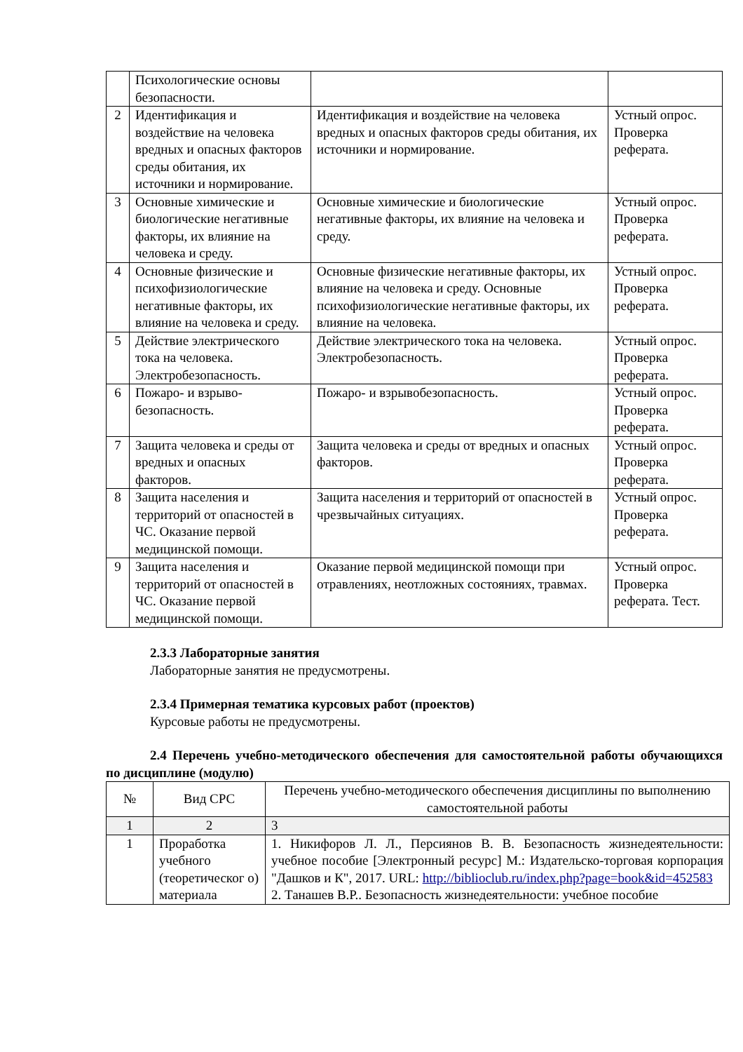| | Психологические основы безопасности. | | |
| 2 | Идентификация и воздействие на человека вредных и опасных факторов среды обитания, их источники и нормирование. | Идентификация и воздействие на человека вредных и опасных факторов среды обитания, их источники и нормирование. | Устный опрос. Проверка реферата. |
| 3 | Основные химические и биологические негативные факторы, их влияние на человека и среду. | Основные химические и биологические негативные факторы, их влияние на человека и среду. | Устный опрос. Проверка реферата. |
| 4 | Основные физические и психофизиологические негативные факторы, их влияние на человека и среду. | Основные физические негативные факторы, их влияние на человека и среду. Основные психофизиологические негативные факторы, их влияние на человека. | Устный опрос. Проверка реферата. |
| 5 | Действие электрического тока на человека. Электробезопасность. | Действие электрического тока на человека. Электробезопасность. | Устный опрос. Проверка реферата. |
| 6 | Пожаро- и взрыво-безопасность. | Пожаро- и взрывобезопасность. | Устный опрос. Проверка реферата. |
| 7 | Защита человека и среды от вредных и опасных факторов. | Защита человека и среды от вредных и опасных факторов. | Устный опрос. Проверка реферата. |
| 8 | Защита населения и территорий от опасностей в ЧС. Оказание первой медицинской помощи. | Защита населения и территорий от опасностей в чрезвычайных ситуациях. | Устный опрос. Проверка реферата. |
| 9 | Защита населения и территорий от опасностей в ЧС. Оказание первой медицинской помощи. | Оказание первой медицинской помощи при отравлениях, неотложных состояниях, травмах. | Устный опрос. Проверка реферата. Тест. |
2.3.3 Лабораторные занятия
Лабораторные занятия не предусмотрены.
2.3.4 Примерная тематика курсовых работ (проектов)
Курсовые работы не предусмотрены.
2.4 Перечень учебно-методического обеспечения для самостоятельной работы обучающихся по дисциплине (модулю)
| № | Вид СРС | Перечень учебно-методического обеспечения дисциплины по выполнению самостоятельной работы |
| --- | --- | --- |
| 1 | 2 | 3 |
| 1 | Проработка учебного (теоретическог о) материала | 1. Никифоров Л. Л., Персиянов В. В. Безопасность жизнедеятельности: учебное пособие [Электронный ресурс] М.: Издательско-торговая корпорация "Дашков и К", 2017. URL: http://biblioclub.ru/index.php?page=book&id=452583 2. Танашев В.Р.. Безопасность жизнедеятельности: учебное пособие |